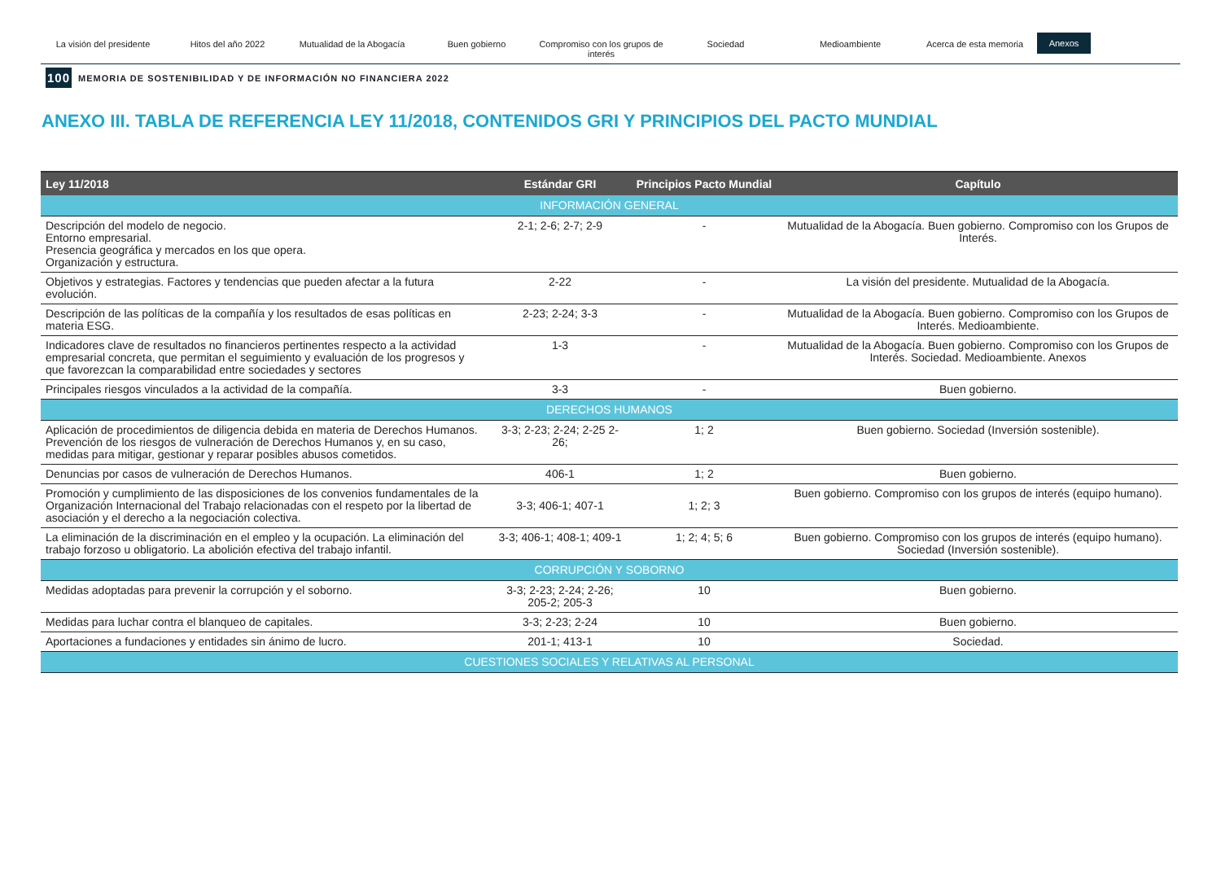La visión del presidente Hitos del año 2022 Mutualidad de la Abogacía Buen gobierno Compromiso con los grupos de interés
Sociedad Medioambiente Acerca de esta memoria
Anexos
100 MEMORIA DE SOSTENIBILIDAD Y DE INFORMACIÓN NO FINANCIERA 2022
ANEXO III. TABLA DE REFERENCIA LEY 11/2018, CONTENIDOS GRI Y PRINCIPIOS DEL PACTO MUNDIAL
| Ley 11/2018 | Estándar GRI | Principios Pacto Mundial | Capítulo |
| --- | --- | --- | --- |
| INFORMACIÓN GENERAL | | | |
| Descripción del modelo de negocio. Entorno empresarial. Presencia geográfica y mercados en los que opera. Organización y estructura. | 2-1; 2-6; 2-7; 2-9 | - | Mutualidad de la Abogacía. Buen gobierno. Compromiso con los Grupos de Interés. |
| Objetivos y estrategias. Factores y tendencias que pueden afectar a la futura evolución. | 2-22 | - | La visión del presidente. Mutualidad de la Abogacía. |
| Descripción de las políticas de la compañía y los resultados de esas políticas en materia ESG. | 2-23; 2-24; 3-3 | - | Mutualidad de la Abogacía. Buen gobierno. Compromiso con los Grupos de Interés. Medioambiente. |
| Indicadores clave de resultados no financieros pertinentes respecto a la actividad empresarial concreta, que permitan el seguimiento y evaluación de los progresos y que favorezcan la comparabilidad entre sociedades y sectores | 1-3 | - | Mutualidad de la Abogacía. Buen gobierno. Compromiso con los Grupos de Interés. Sociedad. Medioambiente. Anexos |
| Principales riesgos vinculados a la actividad de la compañía. | 3-3 | - | Buen gobierno. |
| DERECHOS HUMANOS | | | |
| Aplicación de procedimientos de diligencia debida en materia de Derechos Humanos. Prevención de los riesgos de vulneración de Derechos Humanos y, en su caso, medidas para mitigar, gestionar y reparar posibles abusos cometidos. | 3-3; 2-23; 2-24; 2-25 2-26; | 1; 2 | Buen gobierno. Sociedad (Inversión sostenible). |
| Denuncias por casos de vulneración de Derechos Humanos. | 406-1 | 1; 2 | Buen gobierno. |
| Promoción y cumplimiento de las disposiciones de los convenios fundamentales de la Organización Internacional del Trabajo relacionadas con el respeto por la libertad de asociación y el derecho a la negociación colectiva. | 3-3; 406-1; 407-1 | 1; 2; 3 | Buen gobierno. Compromiso con los grupos de interés (equipo humano). |
| La eliminación de la discriminación en el empleo y la ocupación. La eliminación del trabajo forzoso u obligatorio. La abolición efectiva del trabajo infantil. | 3-3; 406-1; 408-1; 409-1 | 1; 2; 4; 5; 6 | Buen gobierno. Compromiso con los grupos de interés (equipo humano). Sociedad (Inversión sostenible). |
| CORRUPCIÓN Y SOBORNO | | | |
| Medidas adoptadas para prevenir la corrupción y el soborno. | 3-3; 2-23; 2-24; 2-26; 205-2; 205-3 | 10 | Buen gobierno. |
| Medidas para luchar contra el blanqueo de capitales. | 3-3; 2-23; 2-24 | 10 | Buen gobierno. |
| Aportaciones a fundaciones y entidades sin ánimo de lucro. | 201-1; 413-1 | 10 | Sociedad. |
| CUESTIONES SOCIALES Y RELATIVAS AL PERSONAL | | | |